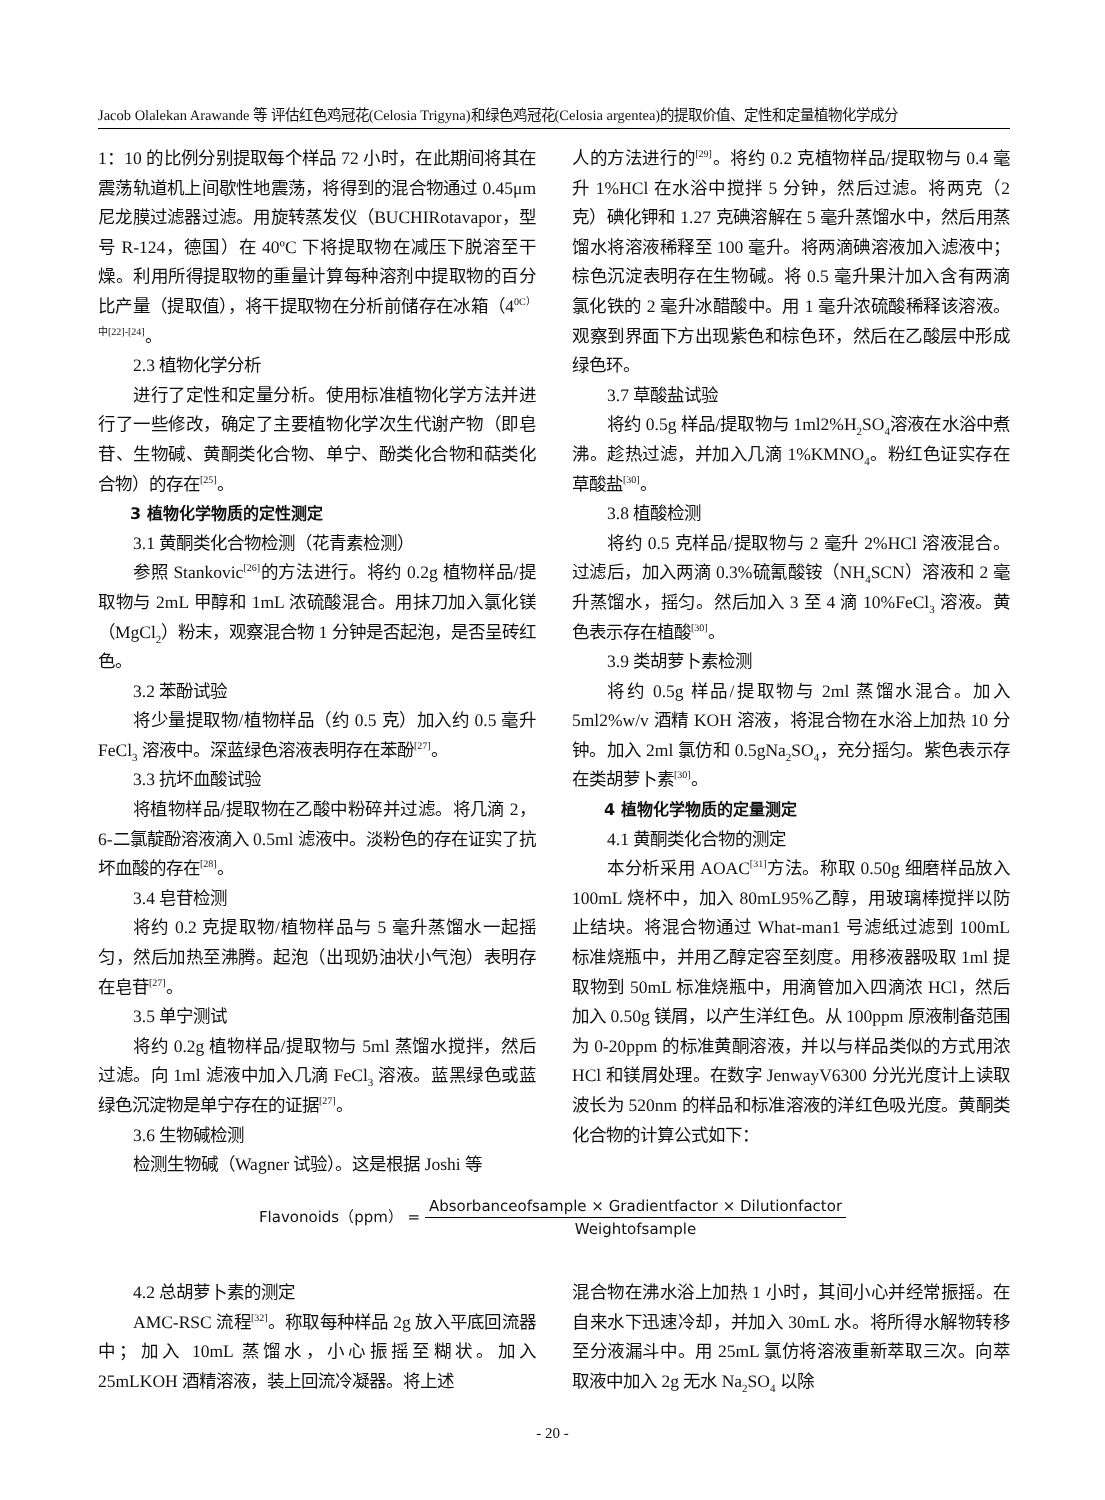Jacob Olalekan Arawande 等 评估红色鸡冠花(Celosia Trigyna)和绿色鸡冠花(Celosia argentea)的提取价值、定性和定量植物化学成分
1：10 的比例分别提取每个样品 72 小时，在此期间将其在震荡轨道机上间歇性地震荡，将得到的混合物通过 0.45μm 尼龙膜过滤器过滤。用旋转蒸发仪（BUCHIRotavapor，型号 R-124，德国）在 40ºC 下将提取物在减压下脱溶至干燥。利用所得提取物的重量计算每种溶剂中提取物的百分比产量（提取值），将干提取物在分析前储存在冰箱（4<sup>0C）中</sup><sup>[22]-[24]</sup>。
2.3 植物化学分析
进行了定性和定量分析。使用标准植物化学方法并进行了一些修改，确定了主要植物化学次生代谢产物（即皂苷、生物碱、黄酮类化合物、单宁、酚类化合物和萜类化合物）的存在<sup>[25]</sup>。
3 植物化学物质的定性测定
3.1 黄酮类化合物检测（花青素检测）
参照 Stankovic<sup>[26]</sup>的方法进行。将约 0.2g 植物样品/提取物与 2mL 甲醇和 1mL 浓硫酸混合。用抹刀加入氯化镁（MgCl<sub>2</sub>）粉末，观察混合物 1 分钟是否起泡，是否呈砖红色。
3.2 苯酚试验
将少量提取物/植物样品（约 0.5 克）加入约 0.5 毫升 FeCl<sub>3</sub> 溶液中。深蓝绿色溶液表明存在苯酚<sup>[27]</sup>。
3.3 抗坏血酸试验
将植物样品/提取物在乙酸中粉碎并过滤。将几滴 2，6-二氯靛酚溶液滴入 0.5ml 滤液中。淡粉色的存在证实了抗坏血酸的存在<sup>[28]</sup>。
3.4 皂苷检测
将约 0.2 克提取物/植物样品与 5 毫升蒸馏水一起摇匀，然后加热至沸腾。起泡（出现奶油状小气泡）表明存在皂苷<sup>[27]</sup>。
3.5 单宁测试
将约 0.2g 植物样品/提取物与 5ml 蒸馏水搅拌，然后过滤。向 1ml 滤液中加入几滴 FeCl<sub>3</sub> 溶液。蓝黑绿色或蓝绿色沉淀物是单宁存在的证据<sup>[27]</sup>。
3.6 生物碱检测
检测生物碱（Wagner 试验）。这是根据 Joshi 等
人的方法进行的<sup>[29]</sup>。将约 0.2 克植物样品/提取物与 0.4 毫升 1%HCl 在水浴中搅拌 5 分钟，然后过滤。将两克（2 克）碘化钾和 1.27 克碘溶解在 5 毫升蒸馏水中，然后用蒸馏水将溶液稀释至 100 毫升。将两滴碘溶液加入滤液中；棕色沉淀表明存在生物碱。将 0.5 毫升果汁加入含有两滴氯化铁的 2 毫升冰醋酸中。用 1 毫升浓硫酸稀释该溶液。观察到界面下方出现紫色和棕色环，然后在乙酸层中形成绿色环。
3.7 草酸盐试验
将约 0.5g 样品/提取物与 1ml2%H<sub>2</sub>SO<sub>4</sub>溶液在水浴中煮沸。趁热过滤，并加入几滴 1%KMNO<sub>4</sub>。粉红色证实存在草酸盐<sup>[30]</sup>。
3.8 植酸检测
将约 0.5 克样品/提取物与 2 毫升 2%HCl 溶液混合。过滤后，加入两滴 0.3%硫氰酸铵（NH<sub>4</sub>SCN）溶液和 2 毫升蒸馏水，摇匀。然后加入 3 至 4 滴 10%FeCl<sub>3</sub> 溶液。黄色表示存在植酸<sup>[30]</sup>。
3.9 类胡萝卜素检测
将约 0.5g 样品/提取物与 2ml 蒸馏水混合。加入 5ml2%w/v 酒精 KOH 溶液，将混合物在水浴上加热 10 分钟。加入 2ml 氯仿和 0.5gNa<sub>2</sub>SO<sub>4</sub>，充分摇匀。紫色表示存在类胡萝卜素<sup>[30]</sup>。
4 植物化学物质的定量测定
4.1 黄酮类化合物的测定
本分析采用 AOAC<sup>[31]</sup>方法。称取 0.50g 细磨样品放入 100mL 烧杯中，加入 80mL95%乙醇，用玻璃棒搅拌以防止结块。将混合物通过 What-man1 号滤纸过滤到 100mL 标准烧瓶中，并用乙醇定容至刻度。用移液器吸取 1ml 提取物到 50mL 标准烧瓶中，用滴管加入四滴浓 HCl，然后加入 0.50g 镁屑，以产生洋红色。从 100ppm 原液制备范围为 0-20ppm 的标准黄酮溶液，并以与样品类似的方式用浓 HCl 和镁屑处理。在数字 JenwayV6300 分光光度计上读取波长为 520nm 的样品和标准溶液的洋红色吸光度。黄酮类化合物的计算公式如下：
Flavonoids（ppm） = Absorbanceofsample × Gradientfactor × Dilutionfactor Weightofsample
4.2 总胡萝卜素的测定
AMC-RSC 流程<sup>[32]</sup>。称取每种样品 2g 放入平底回流器中；加入 10mL 蒸馏水，小心振摇至糊状。加入 25mLKOH 酒精溶液，装上回流冷凝器。将上述
混合物在沸水浴上加热 1 小时，其间小心并经常振摇。在自来水下迅速冷却，并加入 30mL 水。将所得水解物转移至分液漏斗中。用 25mL 氯仿将溶液重新萃取三次。向萃取液中加入 2g 无水 Na<sub>2</sub>SO<sub>4</sub> 以除
- 20 -